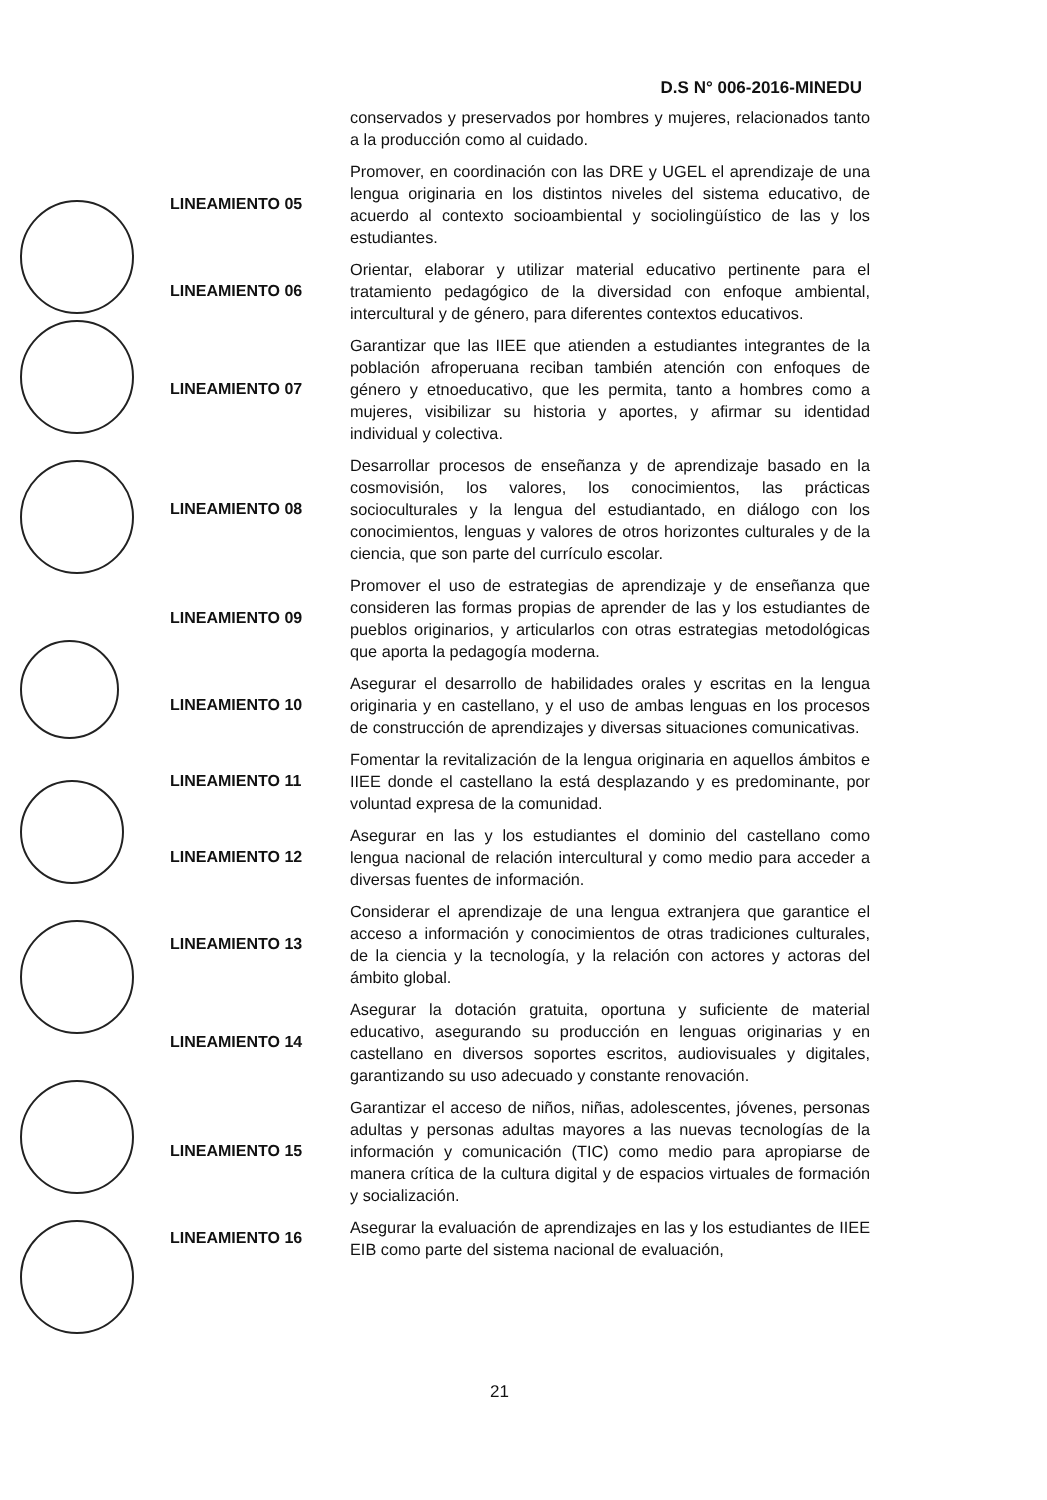D.S N° 006-2016-MINEDU
conservados y preservados por hombres y mujeres, relacionados tanto a la producción como al cuidado.
LINEAMIENTO 05
Promover, en coordinación con las DRE y UGEL el aprendizaje de una lengua originaria en los distintos niveles del sistema educativo, de acuerdo al contexto socioambiental y sociolingüístico de las y los estudiantes.
LINEAMIENTO 06
Orientar, elaborar y utilizar material educativo pertinente para el tratamiento pedagógico de la diversidad con enfoque ambiental, intercultural y de género, para diferentes contextos educativos.
LINEAMIENTO 07
Garantizar que las IIEE que atienden a estudiantes integrantes de la población afroperuana reciban también atención con enfoques de género y etnoeducativo, que les permita, tanto a hombres como a mujeres, visibilizar su historia y aportes, y afirmar su identidad individual y colectiva.
LINEAMIENTO 08
Desarrollar procesos de enseñanza y de aprendizaje basado en la cosmovisión, los valores, los conocimientos, las prácticas socioculturales y la lengua del estudiantado, en diálogo con los conocimientos, lenguas y valores de otros horizontes culturales y de la ciencia, que son parte del currículo escolar.
LINEAMIENTO 09
Promover el uso de estrategias de aprendizaje y de enseñanza que consideren las formas propias de aprender de las y los estudiantes de pueblos originarios, y articularlos con otras estrategias metodológicas que aporta la pedagogía moderna.
LINEAMIENTO 10
Asegurar el desarrollo de habilidades orales y escritas en la lengua originaria y en castellano, y el uso de ambas lenguas en los procesos de construcción de aprendizajes y diversas situaciones comunicativas.
LINEAMIENTO 11
Fomentar la revitalización de la lengua originaria en aquellos ámbitos e IIEE donde el castellano la está desplazando y es predominante, por voluntad expresa de la comunidad.
LINEAMIENTO 12
Asegurar en las y los estudiantes el dominio del castellano como lengua nacional de relación intercultural y como medio para acceder a diversas fuentes de información.
LINEAMIENTO 13
Considerar el aprendizaje de una lengua extranjera que garantice el acceso a información y conocimientos de otras tradiciones culturales, de la ciencia y la tecnología, y la relación con actores y actoras del ámbito global.
LINEAMIENTO 14
Asegurar la dotación gratuita, oportuna y suficiente de material educativo, asegurando su producción en lenguas originarias y en castellano en diversos soportes escritos, audiovisuales y digitales, garantizando su uso adecuado y constante renovación.
LINEAMIENTO 15
Garantizar el acceso de niños, niñas, adolescentes, jóvenes, personas adultas y personas adultas mayores a las nuevas tecnologías de la información y comunicación (TIC) como medio para apropiarse de manera crítica de la cultura digital y de espacios virtuales de formación y socialización.
LINEAMIENTO 16
Asegurar la evaluación de aprendizajes en las y los estudiantes de IIEE EIB como parte del sistema nacional de evaluación,
21